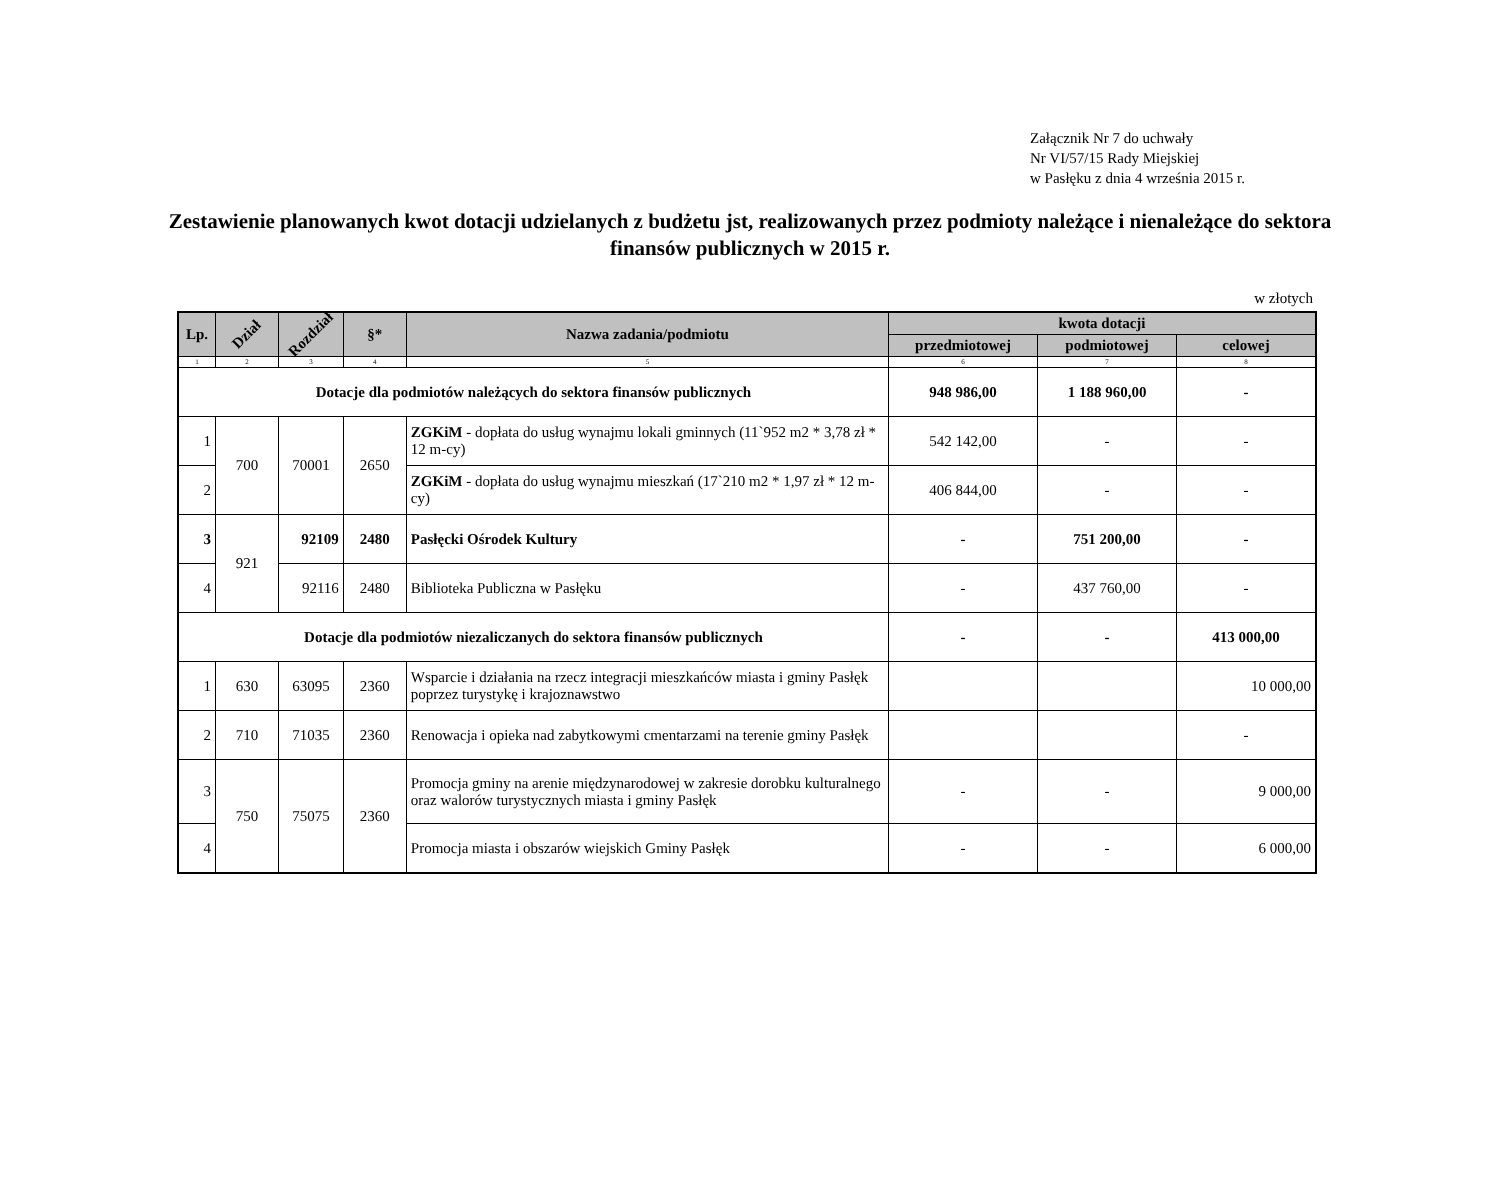Załącznik Nr 7 do uchwały
Nr VI/57/15 Rady Miejskiej
w Pasłęku z dnia 4 września 2015 r.
Zestawienie planowanych kwot dotacji udzielanych z budżetu jst, realizowanych przez podmioty należące i nienależące do sektora finansów publicznych w 2015 r.
w złotych
| Lp. | Dział | Rozdział | §* | Nazwa zadania/podmiotu | kwota dotacji | | |
| --- | --- | --- | --- | --- | --- | --- | --- |
| | | | | | przedmiotowej | podmiotowej | celowej |
| 1 | 2 | 3 | 4 | 5 | 6 | 7 | 8 |
| Dotacje dla podmiotów należących do sektora finansów publicznych | | | | | 948 986,00 | 1 188 960,00 | - |
| 1 | 700 | 70001 | 2650 | ZGKiM - dopłata do usług wynajmu lokali gminnych (11`952 m2 * 3,78 zł * 12 m-cy) | 542 142,00 | - | - |
| 2 | | | | ZGKiM - dopłata do usług wynajmu mieszkań (17`210 m2 * 1,97 zł * 12 m-cy) | 406 844,00 | - | - |
| 3 | 921 | 92109 | 2480 | Pasłęcki Ośrodek Kultury | - | 751 200,00 | - |
| 4 | | 92116 | 2480 | Biblioteka Publiczna w Pasłęku | - | 437 760,00 | - |
| Dotacje dla podmiotów niezaliczanych do sektora finansów publicznych | | | | | - | - | 413 000,00 |
| 1 | 630 | 63095 | 2360 | Wsparcie i działania na rzecz integracji mieszkańców miasta i gminy Pasłęk poprzez turystykę i krajoznawstwo | | | 10 000,00 |
| 2 | 710 | 71035 | 2360 | Renowacja i opieka nad zabytkowymi cmentarzami na terenie gminy Pasłęk | | | - |
| 3 | 750 | 75075 | 2360 | Promocja gminy na arenie międzynarodowej w zakresie dorobku kulturalnego oraz walorów turystycznych miasta i gminy Pasłęk | - | - | 9 000,00 |
| 4 | | | | Promocja miasta i obszarów wiejskich Gminy Pasłęk | - | - | 6 000,00 |